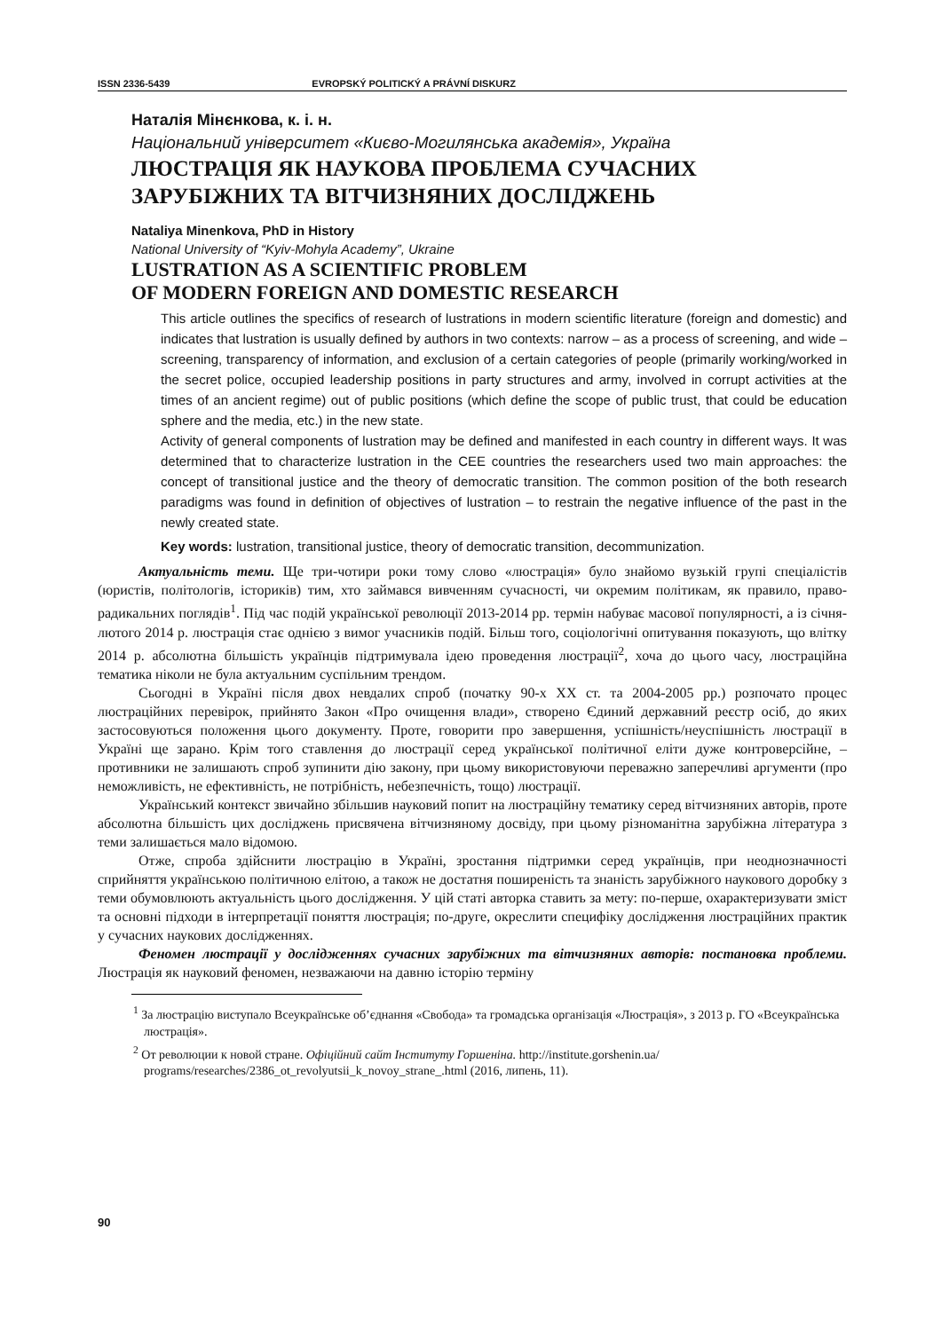ISSN 2336-5439 EVROPSKÝ POLITICKÝ A PRÁVNÍ DISKURZ
Наталія Мінєнкова, к. і. н.
Національний університет «Києво-Могилянська академія», Україна
ЛЮСТРАЦІЯ ЯК НАУКОВА ПРОБЛЕМА СУЧАСНИХ
ЗАРУБІЖНИХ ТА ВІТЧИЗНЯНИХ ДОСЛІДЖЕНЬ
Nataliya Minenkova, PhD in History
National University of “Kyiv-Mohyla Academy”, Ukraine
LUSTRATION AS A SCIENTIFIC PROBLEM
OF MODERN FOREIGN AND DOMESTIC RESEARCH
This article outlines the specifics of research of lustrations in modern scientific literature (foreign and domestic) and indicates that lustration is usually defined by authors in two contexts: narrow – as a process of screening, and wide – screening, transparency of information, and exclusion of a certain categories of people (primarily working/worked in the secret police, occupied leadership positions in party structures and army, involved in corrupt activities at the times of an ancient regime) out of public positions (which define the scope of public trust, that could be education sphere and the media, etc.) in the new state.
Activity of general components of lustration may be defined and manifested in each country in different ways. It was determined that to characterize lustration in the CEE countries the researchers used two main approaches: the concept of transitional justice and the theory of democratic transition. The common position of the both research paradigms was found in definition of objectives of lustration – to restrain the negative influence of the past in the newly created state.
Key words: lustration, transitional justice, theory of democratic transition, decommunization.
Актуальність теми. Ще три-чотири роки тому слово «люстрація» було знайомо вузькій групі спеціалістів (юристів, політологів, істориків) тим, хто займався вивченням сучасності, чи окремим політикам, як правило, право-радикальних поглядів<sup>1</sup>. Під час подій української революції 2013-2014 рр. термін набуває масової популярності, а із січня-лютого 2014 р. люстрація стає однією з вимог учасників подій. Більш того, соціологічні опитування показують, що влітку 2014 р. абсолютна більшість українців підтримувала ідею проведення люстрації<sup>2</sup>, хоча до цього часу, люстраційна тематика ніколи не була актуальним суспільним трендом.
Сьогодні в Україні після двох невдалих спроб (початку 90-х ХХ ст. та 2004-2005 рр.) розпочато процес люстраційних перевірок, прийнято Закон «Про очищення влади», створено Єдиний державний реєстр осіб, до яких застосовуються положення цього документу. Проте, говорити про завершення, успішність/неуспішність люстрації в Україні ще зарано. Крім того ставлення до люстрації серед української політичної еліти дуже контроверсійне, – противники не залишають спроб зупинити дію закону, при цьому використовуючи переважно заперечливі аргументи (про неможливість, не ефективність, не потрібність, небезпечність, тощо) люстрації.
Український контекст звичайно збільшив науковий попит на люстраційну тематику серед вітчизняних авторів, проте абсолютна більшість цих досліджень присвячена вітчизняному досвіду, при цьому різноманітна зарубіжна література з теми залишається мало відомою.
Отже, спроба здійснити люстрацію в Україні, зростання підтримки серед українців, при неоднозначності сприйняття українською політичною елітою, а також не достатня поширеність та знаність зарубіжного наукового доробку з теми обумовлюють актуальність цього дослідження. У цій статі авторка ставить за мету: по-перше, охарактеризувати зміст та основні підходи в інтерпретації поняття люстрація; по-друге, окреслити специфіку дослідження люстраційних практик у сучасних наукових дослідженнях.
Феномен люстрації у дослідженнях сучасних зарубіжних та вітчизняних авторів: постановка проблеми. Люстрація як науковий феномен, незважаючи на давню історію терміну
<sup>1</sup> За люстрацію виступало Всеукраїнське об’єднання «Свобода» та громадська організація «Люстрація», з 2013 р. ГО «Всеукраїнська люстрація».
<sup>2</sup> От революции к новой стране. Офіційний сайт Інституту Горшеніна. http://institute.gorshenin.ua/ programs/researches/2386_ot_revolyutsii_k_novoy_strane_.html (2016, липень, 11).
90